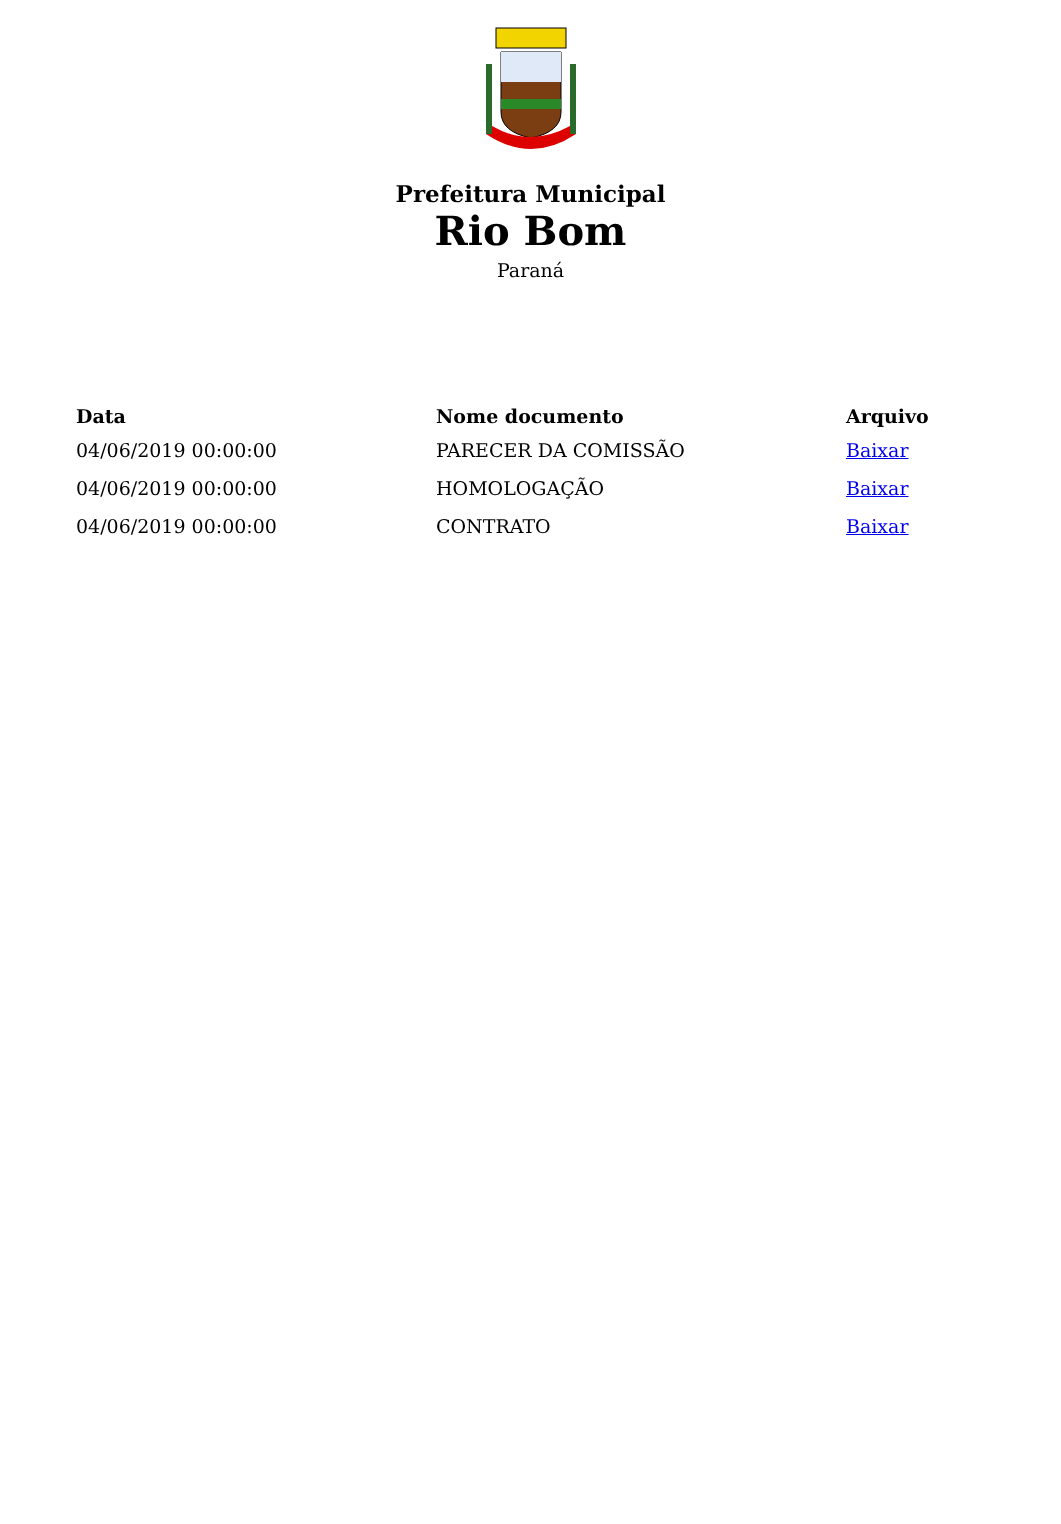Prefeitura Municipal
Rio Bom
Paraná
| Data | Nome documento | Arquivo |
| --- | --- | --- |
| 04/06/2019 00:00:00 | PARECER DA COMISSÃO | Baixar |
| 04/06/2019 00:00:00 | HOMOLOGAÇÃO | Baixar |
| 04/06/2019 00:00:00 | CONTRATO | Baixar |